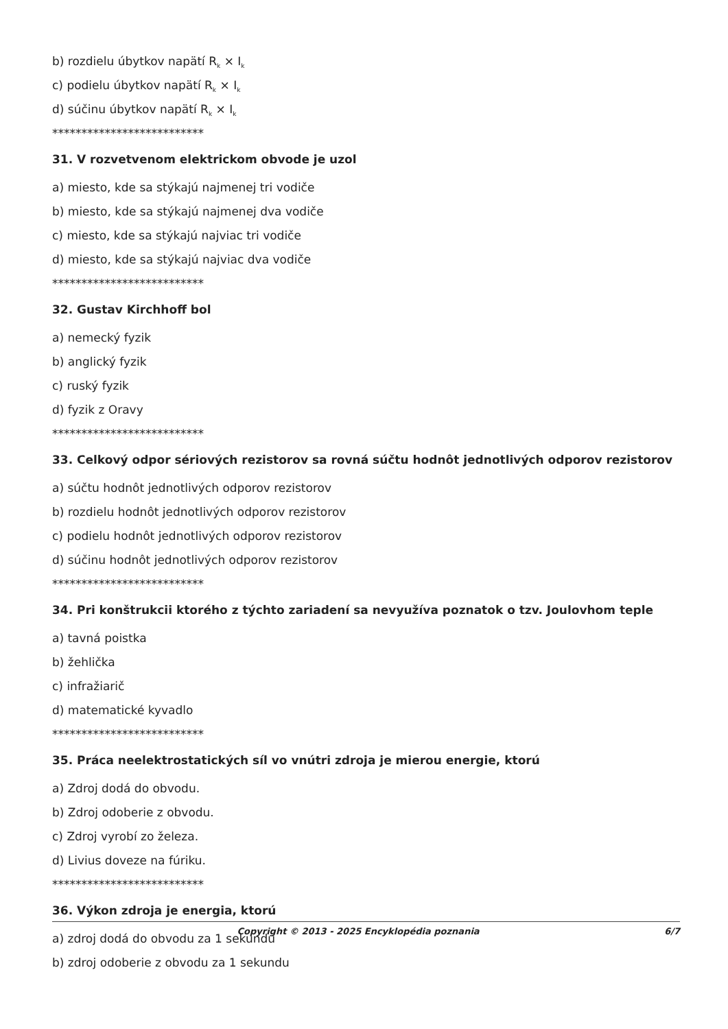b) rozdielu úbytkov napätí R<sub>k</sub> × I<sub>k</sub>
c) podielu úbytkov napätí R<sub>k</sub> × I<sub>k</sub>
d) súčinu úbytkov napätí R<sub>k</sub> × I<sub>k</sub>
**************************
31. V rozvetvenom elektrickom obvode je uzol
a) miesto, kde sa stýkajú najmenej tri vodiče
b) miesto, kde sa stýkajú najmenej dva vodiče
c) miesto, kde sa stýkajú najviac tri vodiče
d) miesto, kde sa stýkajú najviac dva vodiče
**************************
32. Gustav Kirchhoff bol
a) nemecký fyzik
b) anglický fyzik
c) ruský fyzik
d) fyzik z Oravy
**************************
33. Celkový odpor sériových rezistorov sa rovná súčtu hodnôt jednotlivých odporov rezistorov
a) súčtu hodnôt jednotlivých odporov rezistorov
b) rozdielu hodnôt jednotlivých odporov rezistorov
c) podielu hodnôt jednotlivých odporov rezistorov
d) súčinu hodnôt jednotlivých odporov rezistorov
**************************
34. Pri konštrukcii ktorého z týchto zariadení sa nevyužíva poznatok o tzv. Joulovhom teple
a) tavná poistka
b) žehlička
c) infražiarič
d) matematické kyvadlo
**************************
35. Práca neelektrostatických síl vo vnútri zdroja je mierou energie, ktorú
a) Zdroj dodá do obvodu.
b) Zdroj odoberie z obvodu.
c) Zdroj vyrobí zo železa.
d) Livius doveze na fúriku.
**************************
36. Výkon zdroja je energia, ktorú
a) zdroj dodá do obvodu za 1 sekundu
b) zdroj odoberie z obvodu za 1 sekundu
Copyright © 2013 - 2025 Encyklopédia poznania 6/7